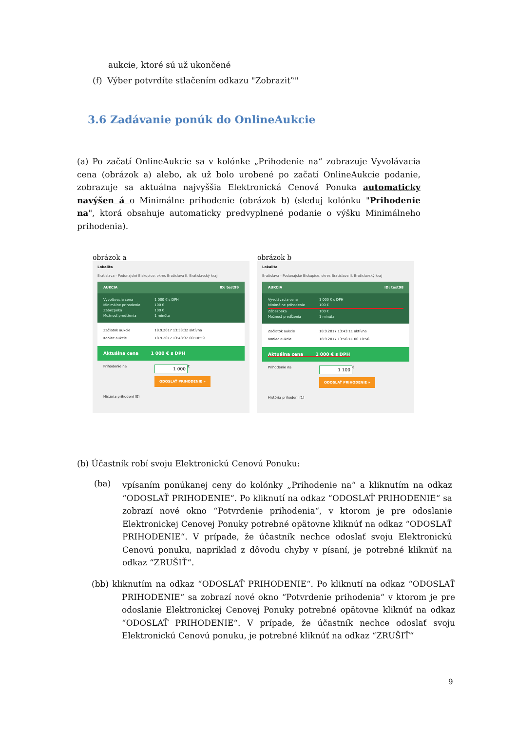aukcie, ktoré sú už ukončené
(f) Výber potvrdíte stlačením odkazu "Zobrazit‟"
3.6 Zadávanie ponúk do OnlineAukcie
(a) Po začatí OnlineAukcie sa v kolónke „Prihodenie na“ zobrazuje Vyvolávacia cena (obrázok a) alebo, ak už bolo urobené po začatí OnlineAukcie podanie, zobrazuje sa aktuálna najvyššia Elektronická Cenová Ponuka automaticky navýšen á o Minimálne prihodenie (obrázok b) (sleduj kolónku "Prihodenie na", ktorá obsahuje automaticky predvyplnené podanie o výšku Minimálneho prihodenia).
obrázok a
Lokalita
Bratislava - Podunajské Biskupice, okres Bratislava II, Bratislavský kraj
AUKCIA ID: test99
Vyvolávacia cena 1 000 € s DPH
Minimálne prihodenie 100 €
Zábezpeka 100 €
Možnosť predĺženia 1 minúta
Začiatok aukcie 18.9.2017 13:33:32 aktívna
Koniec aukcie 18.9.2017 13:48:32 00:10:59
Aktuálna cena 1 000 € s DPH
Prihodenie na 1 000 €
ODOSLAŤ PRIHODENIE »
História prihodení (0)
obrázok b
Lokalita
Bratislava - Podunajské Biskupice, okres Bratislava II, Bratislavský kraj
AUKCIA ID: test98
Vyvolávacia cena 1 000 € s DPH
Minimálne prihodenie 100 €
Zábezpeka 100 €
Možnosť predĺženia 1 minúta
Začiatok aukcie 18.9.2017 13:43:11 aktívna
Koniec aukcie 18.9.2017 13:56:11 00:10:56
Aktuálna cena 1 000 € s DPH
Prihodenie na 1 100 €
ODOSLAŤ PRIHODENIE »
História prihodení (1)
(b) Účastník robí svoju Elektronickú Cenovú Ponuku:
(ba)
vpísaním ponúkanej ceny do kolónky „Prihodenie na“ a kliknutím na odkaz “ODOSLAŤ PRIHODENIE“. Po kliknutí na odkaz “ODOSLAŤ PRIHODENIE“ sa zobrazí nové okno “Potvrdenie prihodenia“, v ktorom je pre odoslanie Elektronickej Cenovej Ponuky potrebné opätovne kliknúť na odkaz “ODOSLAŤ PRIHODENIE“. V prípade, že účastník nechce odoslať svoju Elektronickú Cenovú ponuku, napríklad z dôvodu chyby v písaní, je potrebné kliknúť na odkaz “ZRUŠIŤ“.
(bb) kliknutím na odkaz “ODOSLAŤ PRIHODENIE“. Po kliknutí na odkaz “ODOSLAŤ PRIHODENIE“ sa zobrazí nové okno “Potvrdenie prihodenia“ v ktorom je pre odoslanie Elektronickej Cenovej Ponuky potrebné opätovne kliknúť na odkaz “ODOSLAŤ PRIHODENIE“. V prípade, že účastník nechce odoslať svoju Elektronickú Cenovú ponuku, je potrebné kliknúť na odkaz “ZRUŠIŤ“
9